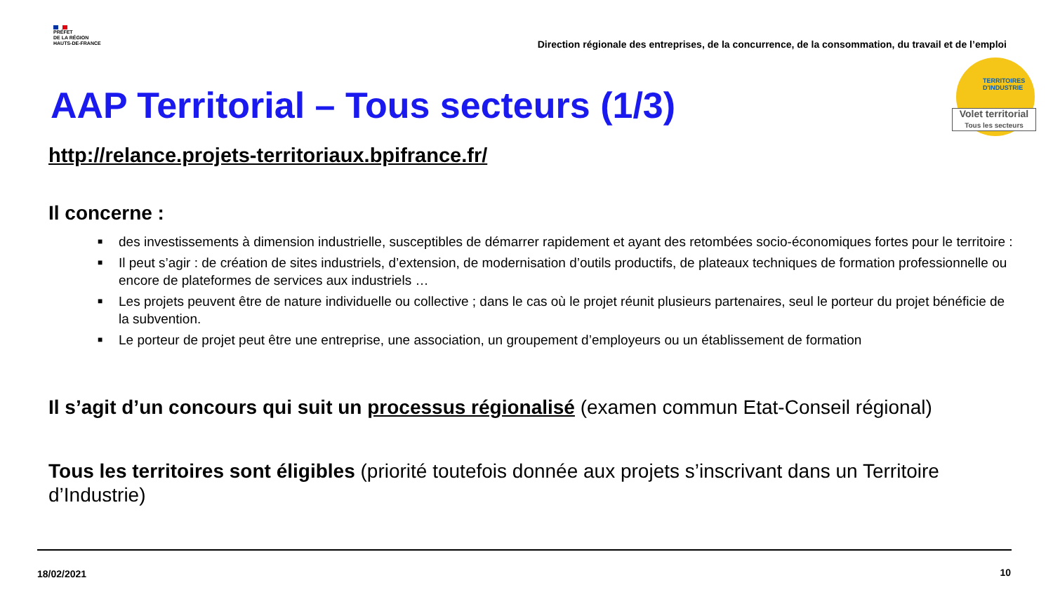PRÉFET
DE LA RÉGION
HAUTS-DE-FRANCE
Direction régionale des entreprises, de la concurrence, de la consommation, du travail et de l’emploi
TERRITOIRES
D'INDUSTRIE
Volet territorial
Tous les secteurs
AAP Territorial – Tous secteurs (1/3)
http://relance.projets-territoriaux.bpifrance.fr/
Il concerne :
■ des investissements à dimension industrielle, susceptibles de démarrer rapidement et ayant des retombées socio-économiques fortes pour le territoire :
■ Il peut s’agir : de création de sites industriels, d’extension, de modernisation d’outils productifs, de plateaux techniques de formation professionnelle ou encore de plateformes de services aux industriels …
■ Les projets peuvent être de nature individuelle ou collective ; dans le cas où le projet réunit plusieurs partenaires, seul le porteur du projet bénéficie de la subvention.
■ Le porteur de projet peut être une entreprise, une association, un groupement d’employeurs ou un établissement de formation
Il s’agit d’un concours qui suit un processus régionalisé (examen commun Etat-Conseil régional)
Tous les territoires sont éligibles (priorité toutefois donnée aux projets s’inscrivant dans un Territoire d’Industrie)
18/02/2021 10